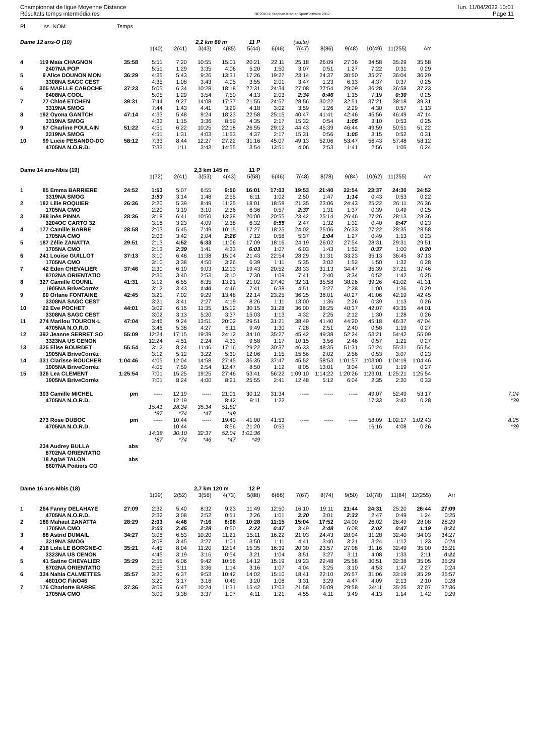Championnat de ligue Moyenne Distance
Résultats temps intermédiaires
OE2010 © Stephan Krämer SportSoftware 2017
lun. 11/04/2022 10:01
Page 11
| Pl | ss. NOM | Temps | | | | | | | | | | | | | | |
| Dame 12 ans-O (10) | | | | | 2,2 km 60 m | | 11 P | | (suite) | | | | | | | |
| | | | 1(40) | 2(41) | 3(43) | 4(85) | 5(44) | 6(46) | 7(47) | 8(86) | 9(48) | 10(49) | 11(255) | Arr | | |
| 4 | 119 Maïa CHAGNON | 35:58 | 5:51 | 7:20 | 10:55 | 15:01 | 20:21 | 22:11 | 25:18 | 26:09 | 27:36 | 34:58 | 35:29 | 35:58 | | |
| | 2407NA POP | | 5:51 | 1:29 | 3:35 | 4:06 | 5:20 | 1:50 | 3:07 | 0:51 | 1:27 | 7:22 | 0:31 | 0:29 | | |
| 5 | 9 Alice DOUNON MON | 36:29 | 4:35 | 5:43 | 9:26 | 13:31 | 17:26 | 19:27 | 23:14 | 24:37 | 30:50 | 35:27 | 36:04 | 36:29 | | |
| | 3308NA SAGC CEST | | 4:35 | 1:08 | 3:43 | 4:05 | 3:55 | 2:01 | 3:47 | 1:23 | 6:13 | 4:37 | 0:37 | 0:25 | | |
| 6 | 305 MAELLE CABOCHE | 37:23 | 5:05 | 6:34 | 10:28 | 18:18 | 22:31 | 24:34 | 27:08 | 27:54 | 29:09 | 36:28 | 36:58 | 37:23 | | |
| | 6408NA COOL | | 5:05 | 1:29 | 3:54 | 7:50 | 4:13 | 2:03 | 2:34 | 0:46 | 1:15 | 7:19 | 0:30 | 0:25 | | |
| 7 | 77 Chloé ETCHEN | 39:31 | 7:44 | 9:27 | 14:08 | 17:37 | 21:55 | 24:57 | 28:56 | 30:22 | 32:51 | 37:21 | 38:18 | 39:31 | | |
| | 3319NA SMOG | | 7:44 | 1:43 | 4:41 | 3:29 | 4:18 | 3:02 | 3:59 | 1:26 | 2:29 | 4:30 | 0:57 | 1:13 | | |
| 8 | 192 Oyona GANTCH | 47:14 | 4:33 | 5:48 | 9:24 | 18:23 | 22:58 | 25:15 | 40:47 | 41:41 | 42:46 | 45:56 | 46:49 | 47:14 | | |
| | 3319NA SMOG | | 4:33 | 1:15 | 3:36 | 8:59 | 4:35 | 2:17 | 15:32 | 0:54 | 1:05 | 3:10 | 0:53 | 0:25 | | |
| 9 | 67 Charline POULAIN | 51:22 | 4:51 | 6:22 | 10:25 | 22:18 | 26:55 | 29:12 | 44:43 | 45:39 | 46:44 | 49:59 | 50:51 | 51:22 | | |
| | 3319NA SMOG | | 4:51 | 1:31 | 4:03 | 11:53 | 4:37 | 2:17 | 15:31 | 0:56 | 1:05 | 3:15 | 0:52 | 0:31 | | |
| 10 | 99 Lucie PESANDO-DO | 58:12 | 7:33 | 8:44 | 12:27 | 27:22 | 31:16 | 45:07 | 49:13 | 52:06 | 53:47 | 56:43 | 57:48 | 58:12 | | |
| | 4705NA N.O.R.D. | | 7:33 | 1:11 | 3:43 | 14:55 | 3:54 | 13:51 | 4:06 | 2:53 | 1:41 | 2:56 | 1:05 | 0:24 | | |
| Dame 14 ans-Nbis (19) | | | | | 2,3 km 145 m | | 11 P | | | | | | | | | |
| | | | 1(72) | 2(41) | 3(53) | 4(43) | 5(58) | 6(46) | 7(48) | 8(78) | 9(84) | 10(62) | 11(255) | Arr | | |
| 1 | 85 Emma BARRIERE | 24:52 | 1:53 | 5:07 | 6:55 | 9:50 | 16:01 | 17:03 | 19:53 | 21:40 | 22:54 | 23:37 | 24:30 | 24:52 | | |
| | 3319NA SMOG | | 1:53 | 3:14 | 1:48 | 2:55 | 6:11 | 1:02 | 2:50 | 1:47 | 1:14 | 0:43 | 0:53 | 0:22 | | |
| 2 | 182 Lilie ROQUIER | 26:36 | 2:20 | 5:39 | 8:49 | 11:25 | 18:01 | 18:58 | 21:35 | 23:06 | 24:43 | 25:22 | 26:11 | 26:36 | | |
| | 1705NA CMO | | 2:20 | 3:19 | 3:10 | 2:36 | 6:36 | 0:57 | 2:37 | 1:31 | 1:37 | 0:39 | 0:49 | 0:25 | | |
| 3 | 288 inès PINNA | 28:36 | 3:18 | 6:41 | 10:50 | 13:28 | 20:00 | 20:55 | 23:42 | 25:14 | 26:46 | 27:26 | 28:13 | 28:36 | | |
| | 3204OC CARTO 32 | | 3:18 | 3:23 | 4:09 | 2:38 | 6:32 | 0:55 | 2:47 | 1:32 | 1:32 | 0:40 | 0:47 | 0:23 | | |
| 4 | 177 Camille BARRE | 28:58 | 2:03 | 5:45 | 7:49 | 10:15 | 17:27 | 18:25 | 24:02 | 25:06 | 26:33 | 27:22 | 28:35 | 28:58 | | |
| | 1705NA CMO | | 2:03 | 3:42 | 2:04 | 2:26 | 7:12 | 0:58 | 5:37 | 1:04 | 1:27 | 0:49 | 1:13 | 0:23 | | |
| 5 | 187 Zélie ZANATTA | 29:51 | 2:13 | 4:52 | 6:33 | 11:06 | 17:09 | 18:16 | 24:19 | 26:02 | 27:54 | 28:31 | 29:31 | 29:51 | | |
| | 1705NA CMO | | 2:13 | 2:39 | 1:41 | 4:33 | 6:03 | 1:07 | 6:03 | 1:43 | 1:52 | 0:37 | 1:00 | 0:20 | | |
| 6 | 241 Louise GUILLOT | 37:13 | 3:10 | 6:48 | 11:38 | 15:04 | 21:43 | 22:54 | 28:29 | 31:31 | 33:23 | 35:13 | 36:45 | 37:13 | | |
| | 1705NA CMO | | 3:10 | 3:38 | 4:50 | 3:26 | 6:39 | 1:11 | 5:35 | 3:02 | 1:52 | 1:50 | 1:32 | 0:28 | | |
| 7 | 42 Eden CHEVALIER | 37:46 | 2:30 | 6:10 | 9:03 | 12:13 | 19:43 | 20:52 | 28:33 | 31:13 | 34:47 | 35:39 | 37:21 | 37:46 | | |
| | 8702NA ORIENTATIO | | 2:30 | 3:40 | 2:53 | 3:10 | 7:30 | 1:09 | 7:41 | 2:40 | 3:34 | 0:52 | 1:42 | 0:25 | | |
| 8 | 327 Camille COUNIL | 41:31 | 3:12 | 6:55 | 8:35 | 13:21 | 21:02 | 27:40 | 32:31 | 35:58 | 38:26 | 39:26 | 41:02 | 41:31 | | |
| | 1905NA BriveCorrèz | | 3:12 | 3:43 | 1:40 | 4:46 | 7:41 | 6:38 | 4:51 | 3:27 | 2:28 | 1:00 | 1:36 | 0:29 | | |
| 9 | 60 Orlane FONTAINE | 42:45 | 3:21 | 7:02 | 9:29 | 13:48 | 22:14 | 23:25 | 36:25 | 38:01 | 40:27 | 41:06 | 42:19 | 42:45 | | |
| | 3308NA SAGC CEST | | 3:21 | 3:41 | 2:27 | 4:19 | 8:26 | 1:11 | 13:00 | 1:36 | 2:26 | 0:39 | 1:13 | 0:26 | | |
| 10 | 22 Eve POCHET | 44:01 | 3:02 | 6:15 | 11:35 | 15:12 | 30:15 | 31:28 | 36:00 | 38:25 | 40:37 | 42:07 | 43:35 | 44:01 | | |
| | 3308NA SAGC CEST | | 3:02 | 3:13 | 5:20 | 3:37 | 15:03 | 1:13 | 4:32 | 2:25 | 2:12 | 1:30 | 1:28 | 0:26 | | |
| 11 | 274 Marilou TOURON-L | 47:04 | 3:46 | 9:24 | 13:51 | 20:02 | 29:51 | 31:21 | 38:49 | 41:40 | 44:20 | 45:18 | 46:37 | 47:04 | | |
| | 4705NA N.O.R.D. | | 3:46 | 5:38 | 4:27 | 6:11 | 9:49 | 1:30 | 7:28 | 2:51 | 2:40 | 0:58 | 1:19 | 0:27 | | |
| 12 | 392 Jeanne SERRET SO | 55:09 | 12:24 | 17:15 | 19:39 | 24:12 | 34:10 | 35:27 | 45:42 | 49:38 | 52:24 | 53:21 | 54:42 | 55:09 | | |
| | 3323NA US CENON | | 12:24 | 4:51 | 2:24 | 4:33 | 9:58 | 1:17 | 10:15 | 3:56 | 2:46 | 0:57 | 1:21 | 0:27 | | |
| 13 | 325 Elise BOURDET | 55:54 | 3:12 | 8:24 | 11:46 | 17:16 | 29:22 | 30:37 | 46:33 | 48:35 | 51:31 | 52:24 | 55:31 | 55:54 | | |
| | 1905NA BriveCorrèz | | 3:12 | 5:12 | 3:22 | 5:30 | 12:06 | 1:15 | 15:56 | 2:02 | 2:56 | 0:53 | 3:07 | 0:23 | | |
| 14 | 331 Clarisse ROUCHER | 1:04:46 | 4:05 | 12:04 | 14:58 | 27:45 | 36:35 | 37:47 | 45:52 | 58:53 | 1:01:57 | 1:03:00 | 1:04:19 | 1:04:46 | | |
| | 1905NA BriveCorrèz | | 4:05 | 7:59 | 2:54 | 12:47 | 8:50 | 1:12 | 8:05 | 13:01 | 3:04 | 1:03 | 1:19 | 0:27 | | |
| 15 | 326 Lea CLEMENT | 1:25:54 | 7:01 | 15:25 | 19:25 | 27:46 | 53:41 | 56:22 | 1:09:10 | 1:14:22 | 1:20:26 | 1:23:01 | 1:25:21 | 1:25:54 | | |
| | 1905NA BriveCorrèz | | 7:01 | 8:24 | 4:00 | 8:21 | 25:55 | 2:41 | 12:48 | 5:12 | 6:04 | 2:35 | 2:20 | 0:33 | | |
| | 303 Camille MICHEL | pm | ----- | 12:19 | ----- | 21:01 | 30:12 | 31:34 | ----- | ----- | ----- | 49:07 | 52:49 | 53:17 | | 7:24 |
| | 4705NA N.O.R.D. | | | 12:19 | | 8:42 | 9:11 | 1:22 | | | | 17:33 | 3:42 | 0:28 | | *39 |
| | | | 15:41 | 28:34 | 35:34 | 51:52 | | | | | | | | | | |
| | | | *87 | *74 | *47 | *49 | | | | | | | | | | |
| | 273 Rose DUBOC | pm | ----- | 10:44 | ----- | 19:40 | 41:00 | 41:53 | ----- | ----- | ----- | 58:09 | 1:02:17 | 1:02:43 | | 8:25 |
| | 4705NA N.O.R.D. | | | 10:44 | | 8:56 | 21:20 | 0:53 | | | | 16:16 | 4:08 | 0:26 | | *39 |
| | | | 14:38 | 30:10 | 32:37 | 52:04 | 1:01:36 | | | | | | | | | |
| | | | *87 | *74 | *46 | *47 | *49 | | | | | | | | | |
| | 234 Audrey BULLA | abs | | | | | | | | | | | | | | |
| | 8702NA ORIENTATIO | | | | | | | | | | | | | | | |
| | 18 Aglaé TALON | abs | | | | | | | | | | | | | | |
| | 8607NA Poitiers CO | | | | | | | | | | | | | | | |
| Dame 16 ans-Mbis (18) | | | | | 2,7 km 120 m | | 12 P | | | | | | | | | |
| | | | 1(39) | 2(52) | 3(56) | 4(73) | 5(88) | 6(66) | 7(67) | 8(74) | 9(50) | 10(78) | 11(84) | 12(255) | Arr | |
| 1 | 264 Fanny DELAHAYE | 27:09 | 2:32 | 5:40 | 8:32 | 9:23 | 11:49 | 12:50 | 16:10 | 19:11 | 21:44 | 24:31 | 25:20 | 26:44 | 27:09 | |
| | 4705NA N.O.R.D. | | 2:32 | 3:08 | 2:52 | 0:51 | 2:26 | 1:01 | 3:20 | 3:01 | 2:33 | 2:47 | 0:49 | 1:24 | 0:25 | |
| 2 | 186 Mahaut ZANATTA | 28:29 | 2:03 | 4:48 | 7:16 | 8:06 | 10:28 | 11:15 | 15:04 | 17:52 | 24:00 | 26:02 | 26:49 | 28:08 | 28:29 | |
| | 1705NA CMO | | 2:03 | 2:45 | 2:28 | 0:50 | 2:22 | 0:47 | 3:49 | 2:48 | 6:08 | 2:02 | 0:47 | 1:19 | 0:21 | |
| 3 | 88 Astrid DUMAIL | 34:27 | 3:08 | 6:53 | 10:20 | 11:21 | 15:11 | 16:22 | 21:03 | 24:43 | 28:04 | 31:28 | 32:40 | 34:03 | 34:27 | |
| | 3319NA SMOG | | 3:08 | 3:45 | 3:27 | 1:01 | 3:50 | 1:11 | 4:41 | 3:40 | 3:21 | 3:24 | 1:12 | 1:23 | 0:24 | |
| 4 | 218 Lola LE BORGNE-C | 35:21 | 4:45 | 8:04 | 11:20 | 12:14 | 15:35 | 16:39 | 20:30 | 23:57 | 27:08 | 31:16 | 32:49 | 35:00 | 35:21 | |
| | 3323NA US CENON | | 4:45 | 3:19 | 3:16 | 0:54 | 3:21 | 1:04 | 3:51 | 3:27 | 3:11 | 4:08 | 1:33 | 2:11 | 0:21 | |
| 5 | 41 Satine CHEVALIER | 35:29 | 2:55 | 6:06 | 9:42 | 10:56 | 14:12 | 15:19 | 19:23 | 22:48 | 25:58 | 30:51 | 32:38 | 35:05 | 35:29 | |
| | 8702NA ORIENTATIO | | 2:55 | 3:11 | 3:36 | 1:14 | 3:16 | 1:07 | 4:04 | 3:25 | 3:10 | 4:53 | 1:47 | 2:27 | 0:24 | |
| 6 | 334 Nahia CALMETTES | 35:57 | 3:20 | 6:37 | 9:53 | 10:42 | 14:02 | 15:10 | 18:41 | 22:10 | 26:57 | 31:06 | 33:19 | 35:29 | 35:57 | |
| | 4601OC FiNO46 | | 3:20 | 3:17 | 3:16 | 0:49 | 3:20 | 1:08 | 3:31 | 3:29 | 4:47 | 4:09 | 2:13 | 2:10 | 0:28 | |
| 7 | 176 Charlotte BARRE | 37:36 | 3:09 | 6:47 | 10:24 | 11:31 | 15:42 | 17:03 | 21:58 | 26:09 | 29:58 | 34:11 | 35:25 | 37:07 | 37:36 | |
| | 1705NA CMO | | 3:09 | 3:38 | 3:37 | 1:07 | 4:11 | 1:21 | 4:55 | 4:11 | 3:49 | 4:13 | 1:14 | 1:42 | 0:29 | |